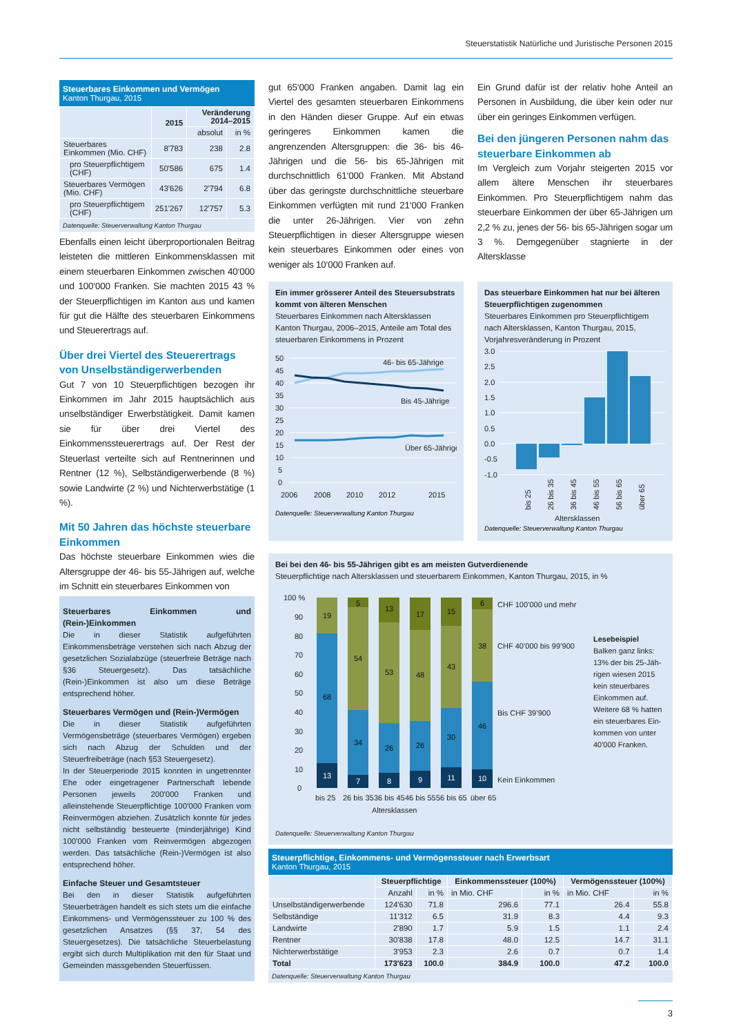Steuerstatistik Natürliche und Juristische Personen 2015
Steuerbares Einkommen und Vermögen
Kanton Thurgau, 2015
| | 2015 | Veränderung 2014–2015 | |
| --- | --- | --- | --- |
| | | absolut | in % |
| Steuerbares Einkommen (Mio. CHF) | 8'783 | 238 | 2.8 |
| pro Steuerpflichtigem (CHF) | 50'586 | 675 | 1.4 |
| Steuerbares Vermögen (Mio. CHF) | 43'626 | 2'794 | 6.8 |
| pro Steuerpflichtigem (CHF) | 251'267 | 12'757 | 5.3 |
Datenquelle: Steuerverwaltung Kanton Thurgau
Ebenfalls einen leicht überproportionalen Beitrag leisteten die mittleren Einkommensklassen mit einem steuerbaren Einkommen zwischen 40‘000 und 100‘000 Franken. Sie machten 2015 43 % der Steuerpflichtigen im Kanton aus und kamen für gut die Hälfte des steuerbaren Einkommens und Steuerertrags auf.
Über drei Viertel des Steuerertrags von Unselbständigerwerbenden
Gut 7 von 10 Steuerpflichtigen bezogen ihr Einkommen im Jahr 2015 hauptsächlich aus unselbständiger Erwerbstätigkeit. Damit kamen sie für über drei Viertel des Einkommenssteuerertrags auf. Der Rest der Steuerlast verteilte sich auf Rentnerinnen und Rentner (12 %), Selbständigerwerbende (8 %) sowie Landwirte (2 %) und Nichterwerbstätige (1 %).
Mit 50 Jahren das höchste steuerbare Einkommen
Das höchste steuerbare Einkommen wies die Altersgruppe der 46- bis 55-Jährigen auf, welche im Schnitt ein steuerbares Einkommen von
Steuerbares Einkommen und (Rein-)Einkommen
Die in dieser Statistik aufgeführten Einkommensbeträge verstehen sich nach Abzug der gesetzlichen Sozialabzüge (steuerfreie Beträge nach §36 Steuergesetz). Das tatsächliche (Rein-)Einkommen ist also um diese Beträge entsprechend höher.
Steuerbares Vermögen und (Rein-)Vermögen
Die in dieser Statistik aufgeführten Vermögensbeträge (steuerbares Vermögen) ergeben sich nach Abzug der Schulden und der Steuerfreibeträge (nach §53 Steuergesetz).
In der Steuerperiode 2015 konnten in ungetrennter Ehe oder eingetragener Partnerschaft lebende Personen jeweils 200'000 Franken und alleinstehende Steuerpflichtige 100'000 Franken vom Reinvermögen abziehen. Zusätzlich konnte für jedes nicht selbständig besteuerte (minderjährige) Kind 100'000 Franken vom Reinvermögen abgezogen werden. Das tatsächliche (Rein-)Vermögen ist also entsprechend höher.
Einfache Steuer und Gesamtsteuer
Bei den in dieser Statistik aufgeführten Steuerbeträgen handelt es sich stets um die einfache Einkommens- und Vermögenssteuer zu 100 % des gesetzlichen Ansatzes (§§ 37, 54 des Steuergesetzes). Die tatsächliche Steuerbelastung ergibt sich durch Multiplikation mit den für Staat und Gemeinden massgebenden Steuerfüssen.
gut 65‘000 Franken angaben. Damit lag ein Viertel des gesamten steuerbaren Einkommens in den Händen dieser Gruppe. Auf ein etwas geringeres Einkommen kamen die angrenzenden Altersgruppen: die 36- bis 46-Jährigen und die 56- bis 65-Jährigen mit durchschnittlich 61‘000 Franken. Mit Abstand über das geringste durchschnittliche steuerbare Einkommen verfügten mit rund 21‘000 Franken die unter 26-Jährigen. Vier von zehn Steuerpflichtigen in dieser Altersgruppe wiesen kein steuerbares Einkommen oder eines von weniger als 10‘000 Franken auf.
Ein Grund dafür ist der relativ hohe Anteil an Personen in Ausbildung, die über kein oder nur über ein geringes Einkommen verfügen.
Bei den jüngeren Personen nahm das steuerbare Einkommen ab
Im Vergleich zum Vorjahr steigerten 2015 vor allem ältere Menschen ihr steuerbares Einkommen. Pro Steuerpflichtigem nahm das steuerbare Einkommen der über 65-Jährigen um 2,2 % zu, jenes der 56- bis 65-Jährigen sogar um 3 %. Demgegenüber stagnierte in der Altersklasse
Ein immer grösserer Anteil des Steuersubstrats kommt von älteren Menschen
Steuerbares Einkommen nach Altersklassen
Kanton Thurgau, 2006–2015, Anteile am Total des steuerbaren Einkommens in Prozent
50
45
40
35
30
25
20
15
10
5
0
2006
2008
2010
2012
2015
46- bis 65-Jährige
Bis 45-Jährige
Über 65-Jährige
Datenquelle: Steuerverwaltung Kanton Thurgau
Das steuerbare Einkommen hat nur bei älteren Steuerpflichtigen zugenommen
Steuerbares Einkommen pro Steuerpflichtigem nach Altersklassen, Kanton Thurgau, 2015, Vorjahresveränderung in Prozent
3.0
2.5
2.0
1.5
1.0
0.5
0.0
-0.5
-1.0
bis 25
26 bis 35
36 bis 45
46 bis 55
56 bis 65
über 65
Altersklassen
Datenquelle: Steuerverwaltung Kanton Thurgau
Bei bei den 46- bis 55-Jährigen gibt es am meisten Gutverdienende
Steuerpflichtige nach Altersklassen und steuerbarem Einkommen, Kanton Thurgau, 2015, in %
100 %
90
80
70
60
50
40
30
20
10
0
19
68
13
5
54
34
7
13
53
26
8
17
48
26
9
15
43
30
11
6
38
46
10
CHF 100’000 und mehr
CHF 40’000 bis 99’900
Bis CHF 39’900
Kein Einkommen
bis 25
26 bis 35
36 bis 45
46 bis 55
56 bis 65
über 65
Altersklassen
Lesebeispiel
Balken ganz links:
13% der bis 25-Jäh-
rigen wiesen 2015
kein steuerbares
Einkommen auf.
Weitere 68 % hatten
ein steuerbares Ein-
kommen von unter
40'000 Franken.
Datenquelle: Steuerverwaltung Kanton Thurgau
Steuerpflichtige, Einkommens- und Vermögenssteuer nach Erwerbsart
Kanton Thurgau, 2015
| | Steuerpflichtige | | Einkommenssteuer (100%) | | Vermögenssteuer (100%) | |
| --- | --- | --- | --- | --- | --- | --- |
| | Anzahl | in % | in Mio. CHF | in % | in Mio. CHF | in % |
| Unselbständigerwerbende | 124'630 | 71.8 | 296.6 | 77.1 | 26.4 | 55.8 |
| Selbständige | 11'312 | 6.5 | 31.9 | 8.3 | 4.4 | 9.3 |
| Landwirte | 2'890 | 1.7 | 5.9 | 1.5 | 1.1 | 2.4 |
| Rentner | 30'838 | 17.8 | 48.0 | 12.5 | 14.7 | 31.1 |
| Nichterwerbstätige | 3'953 | 2.3 | 2.6 | 0.7 | 0.7 | 1.4 |
| Total | 173'623 | 100.0 | 384.9 | 100.0 | 47.2 | 100.0 |
Datenquelle: Steuerverwaltung Kanton Thurgau
3